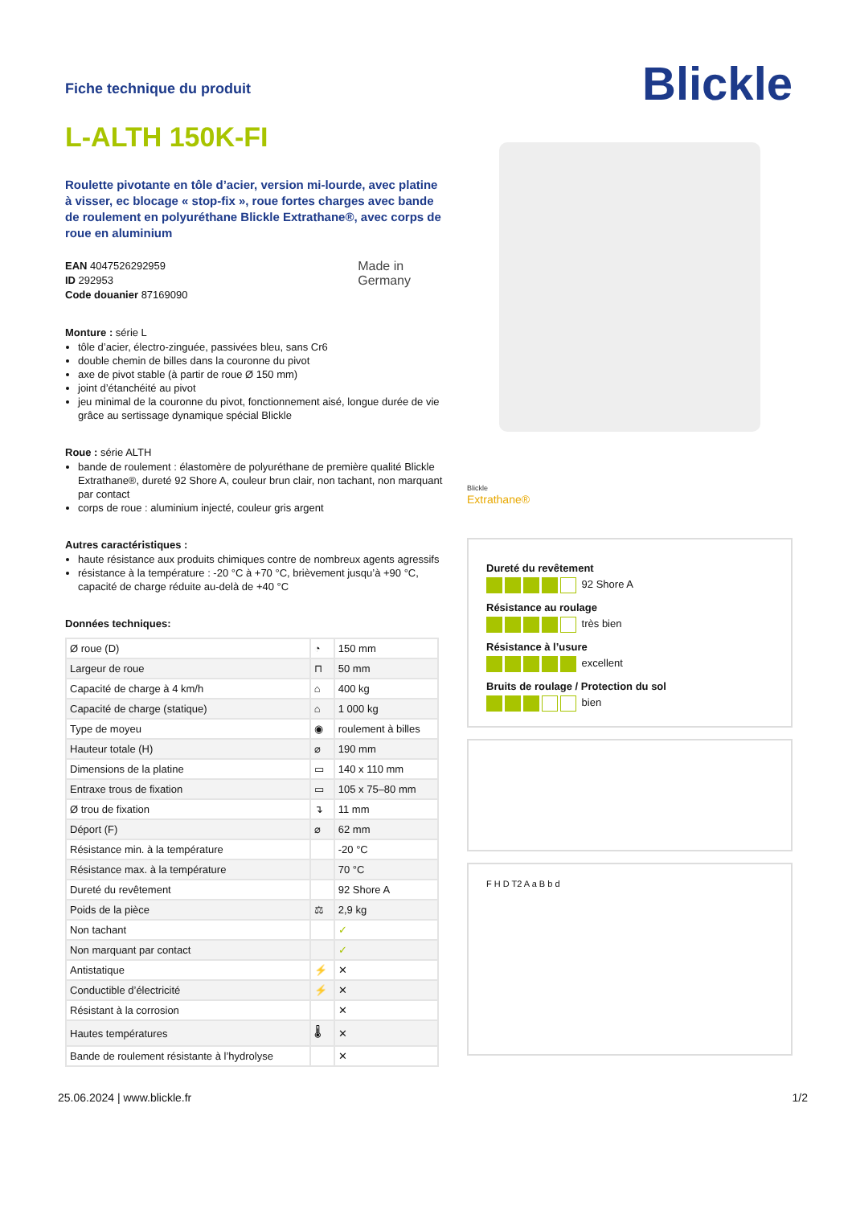Fiche technique du produit
L-ALTH 150K-FI
Roulette pivotante en tôle d’acier, version mi-lourde, avec platine à visser, ec blocage « stop-fix », roue fortes charges avec bande de roulement en polyuréthane Blickle Extrathane®, avec corps de roue en aluminium
EAN 4047526292959
ID 292953
Code douanier 87169090
Made in
Germany
Monture : série L
tôle d’acier, électro-zinguée, passivées bleu, sans Cr6
double chemin de billes dans la couronne du pivot
axe de pivot stable (à partir de roue Ø 150 mm)
joint d’étanchéité au pivot
jeu minimal de la couronne du pivot, fonctionnement aisé, longue durée de vie grâce au sertissage dynamique spécial Blickle
Roue : série ALTH
bande de roulement : élastomère de polyuréthane de première qualité Blickle Extrathane®, dureté 92 Shore A, couleur brun clair, non tachant, non marquant par contact
corps de roue : aluminium injecté, couleur gris argent
Autres caractéristiques :
haute résistance aux produits chimiques contre de nombreux agents agressifs
résistance à la température : -20 °C à +70 °C, brièvement jusqu’à +90 °C, capacité de charge réduite au-delà de +40 °C
Données techniques:
| Ø roue (D) | ◔ | 150 mm |
| Largeur de roue | ⊓ | 50 mm |
| Capacité de charge à 4 km/h | ⌂ | 400 kg |
| Capacité de charge (statique) | ⌂ | 1 000 kg |
| Type de moyeu | ◉ | roulement à billes |
| Hauteur totale (H) | ⌀ | 190 mm |
| Dimensions de la platine | ▭ | 140 x 110 mm |
| Entraxe trous de fixation | ▭ | 105 x 75–80 mm |
| Ø trou de fixation | ↴ | 11 mm |
| Déport (F) | ⌀ | 62 mm |
| Résistance min. à la température | | -20 °C |
| Résistance max. à la température | | 70 °C |
| Dureté du revêtement | | 92 Shore A |
| Poids de la pièce | ⚖ | 2,9 kg |
| Non tachant | | ✓ |
| Non marquant par contact | | ✓ |
| Antistatique | ⚡ | ✕ |
| Conductible d’électricité | ⚡ | ✕ |
| Résistant à la corrosion | | ✕ |
| Hautes températures | 🌡 | ✕ |
| Bande de roulement résistante à l’hydrolyse | | ✕ |
Blickle
Blickle
Extrathane®
Dureté du revêtement
92 Shore A
Résistance au roulage
très bien
Résistance à l’usure
excellent
Bruits de roulage / Protection du sol
bien
F H D T2 A a B b d
25.06.2024 | www.blickle.fr 1/2